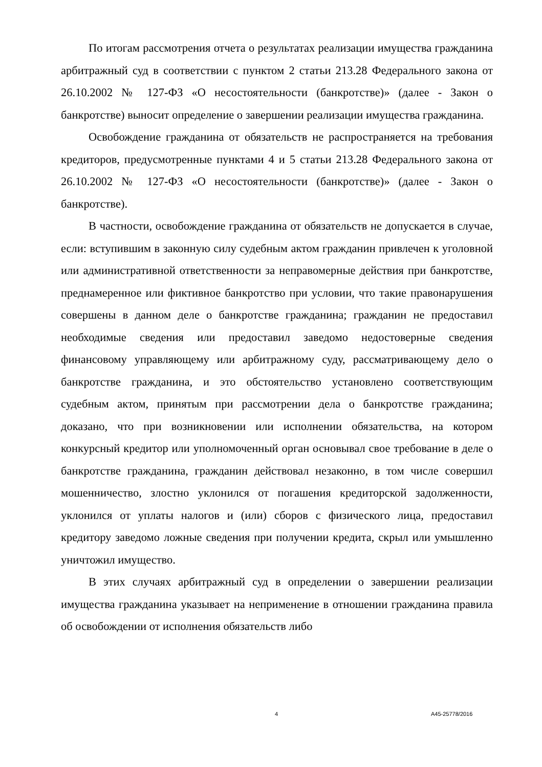По итогам рассмотрения отчета о результатах реализации имущества гражданина арбитражный суд в соответствии с пунктом 2 статьи 213.28 Федерального закона от 26.10.2002 № 127-ФЗ «О несостоятельности (банкротстве)» (далее - Закон о банкротстве) выносит определение о завершении реализации имущества гражданина.
Освобождение гражданина от обязательств не распространяется на требования кредиторов, предусмотренные пунктами 4 и 5 статьи 213.28 Федерального закона от 26.10.2002 № 127-ФЗ «О несостоятельности (банкротстве)» (далее - Закон о банкротстве).
В частности, освобождение гражданина от обязательств не допускается в случае, если: вступившим в законную силу судебным актом гражданин привлечен к уголовной или административной ответственности за неправомерные действия при банкротстве, преднамеренное или фиктивное банкротство при условии, что такие правонарушения совершены в данном деле о банкротстве гражданина; гражданин не предоставил необходимые сведения или предоставил заведомо недостоверные сведения финансовому управляющему или арбитражному суду, рассматривающему дело о банкротстве гражданина, и это обстоятельство установлено соответствующим судебным актом, принятым при рассмотрении дела о банкротстве гражданина; доказано, что при возникновении или исполнении обязательства, на котором конкурсный кредитор или уполномоченный орган основывал свое требование в деле о банкротстве гражданина, гражданин действовал незаконно, в том числе совершил мошенничество, злостно уклонился от погашения кредиторской задолженности, уклонился от уплаты налогов и (или) сборов с физического лица, предоставил кредитору заведомо ложные сведения при получении кредита, скрыл или умышленно уничтожил имущество.
В этих случаях арбитражный суд в определении о завершении реализации имущества гражданина указывает на неприменение в отношении гражданина правила об освобождении от исполнения обязательств либо
4 А45-25778/2016